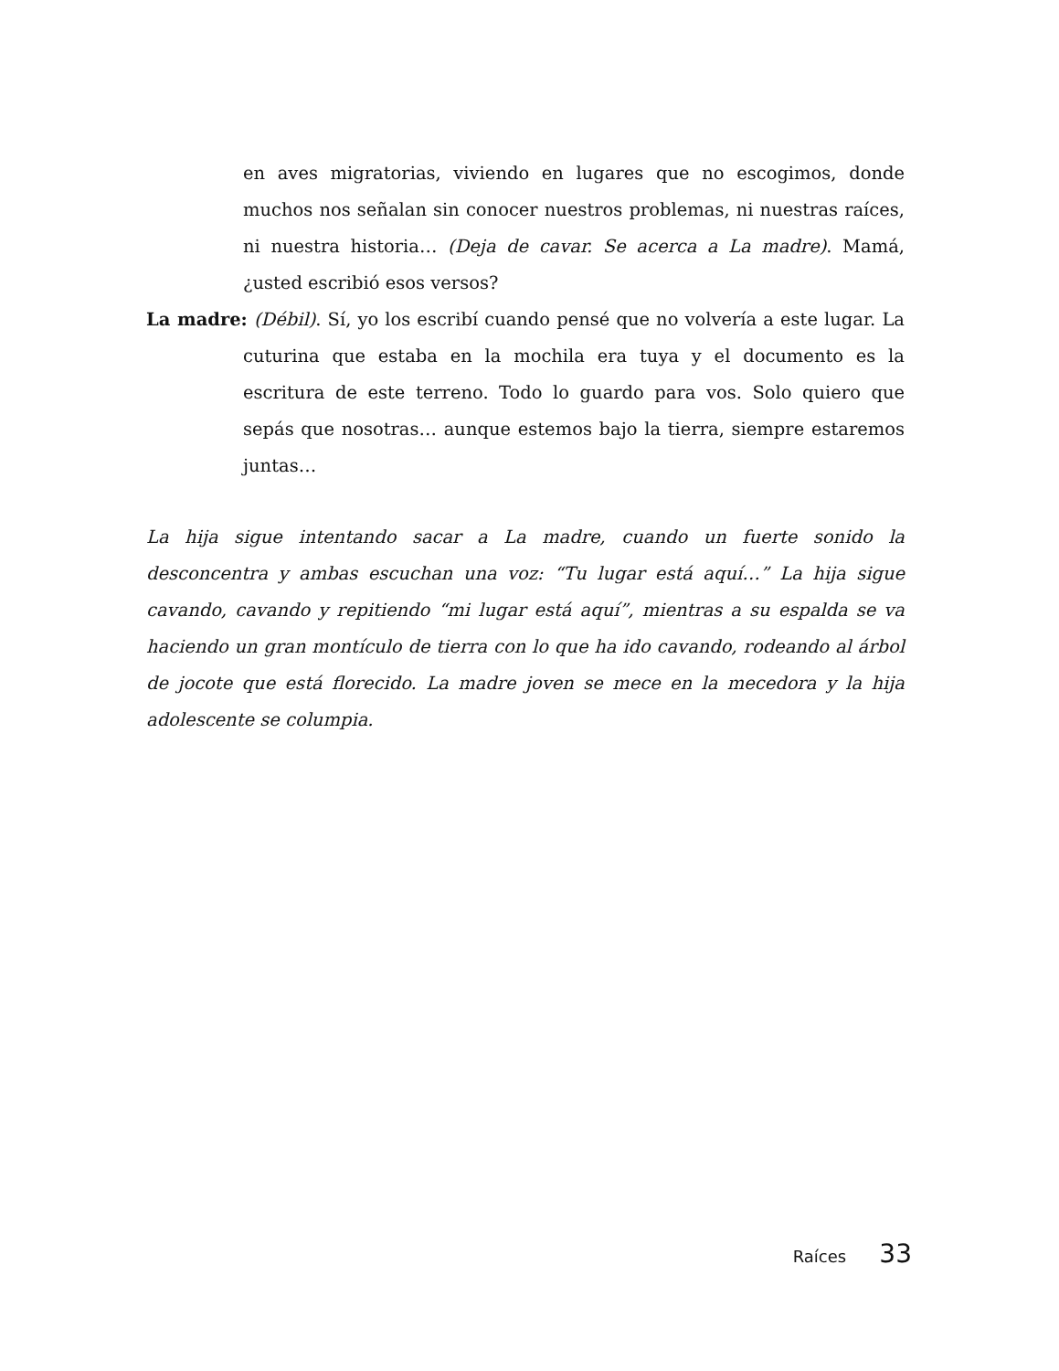en aves migratorias, viviendo en lugares que no escogimos, donde muchos nos señalan sin conocer nuestros problemas, ni nuestras raíces, ni nuestra historia… (Deja de cavar. Se acerca a La madre). Mamá, ¿usted escribió esos versos?
La madre: (Débil). Sí, yo los escribí cuando pensé que no volvería a este lugar. La cuturina que estaba en la mochila era tuya y el documento es la escritura de este terreno. Todo lo guardo para vos. Solo quiero que sepás que nosotras… aunque estemos bajo la tierra, siempre estaremos juntas…
La hija sigue intentando sacar a La madre, cuando un fuerte sonido la desconcentra y ambas escuchan una voz: “Tu lugar está aquí…” La hija sigue cavando, cavando y repitiendo “mi lugar está aquí”, mientras a su espalda se va haciendo un gran montículo de tierra con lo que ha ido cavando, rodeando al árbol de jocote que está florecido. La madre joven se mece en la mecedora y la hija adolescente se columpia.
Raíces 33